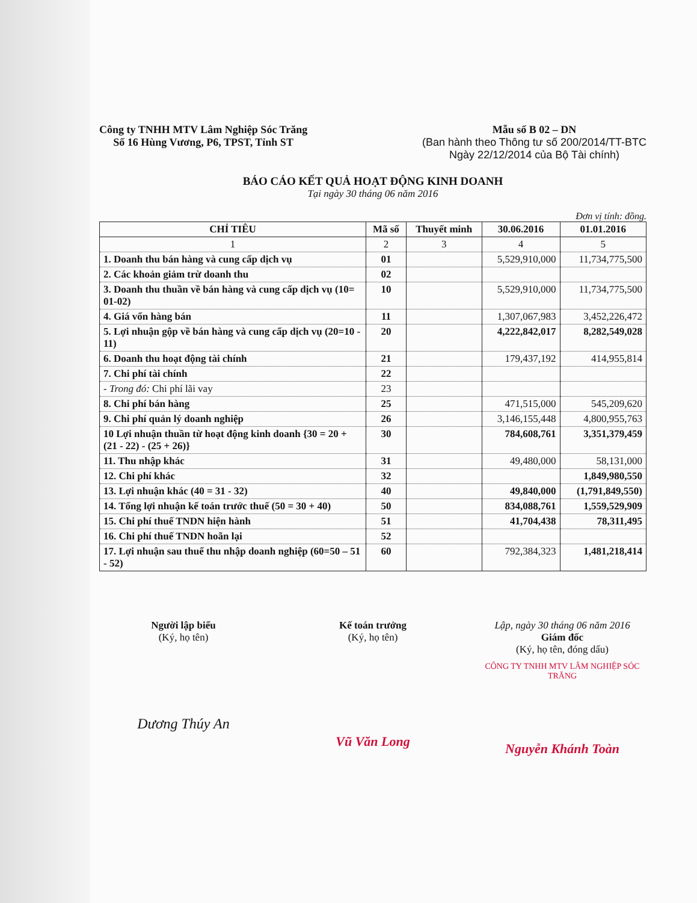Công ty TNHH MTV Lâm Nghiệp Sóc Trăng
Số 16 Hùng Vương, P6, TPST, Tỉnh ST
Mẫu số B 02 – DN
(Ban hành theo Thông tư số 200/2014/TT-BTC
Ngày 22/12/2014 của Bộ Tài chính)
BÁO CÁO KẾT QUẢ HOẠT ĐỘNG KINH DOANH
Tại ngày 30 tháng 06 năm 2016
Đơn vị tính: đồng.
| CHỈ TIÊU | Mã số | Thuyết minh | 30.06.2016 | 01.01.2016 |
| --- | --- | --- | --- | --- |
| 1 | 2 | 3 | 4 | 5 |
| 1. Doanh thu bán hàng và cung cấp dịch vụ | 01 | | 5,529,910,000 | 11,734,775,500 |
| 2. Các khoản giảm trừ doanh thu | 02 | | | |
| 3. Doanh thu thuần về bán hàng và cung cấp dịch vụ (10= 01-02) | 10 | | 5,529,910,000 | 11,734,775,500 |
| 4. Giá vốn hàng bán | 11 | | 1,307,067,983 | 3,452,226,472 |
| 5. Lợi nhuận gộp về bán hàng và cung cấp dịch vụ (20=10 - 11) | 20 | | 4,222,842,017 | 8,282,549,028 |
| 6. Doanh thu hoạt động tài chính | 21 | | 179,437,192 | 414,955,814 |
| 7. Chi phí tài chính | 22 | | | |
| - Trong đó: Chi phí lãi vay | 23 | | | |
| 8. Chi phí bán hàng | 25 | | 471,515,000 | 545,209,620 |
| 9. Chi phí quản lý doanh nghiệp | 26 | | 3,146,155,448 | 4,800,955,763 |
| 10 Lợi nhuận thuần từ hoạt động kinh doanh {30 = 20 + (21 - 22) - (25 + 26)} | 30 | | 784,608,761 | 3,351,379,459 |
| 11. Thu nhập khác | 31 | | 49,480,000 | 58,131,000 |
| 12. Chi phí khác | 32 | | | 1,849,980,550 |
| 13. Lợi nhuận khác (40 = 31 - 32) | 40 | | 49,840,000 | (1,791,849,550) |
| 14. Tổng lợi nhuận kế toán trước thuế (50 = 30 + 40) | 50 | | 834,088,761 | 1,559,529,909 |
| 15. Chi phí thuế TNDN hiện hành | 51 | | 41,704,438 | 78,311,495 |
| 16. Chi phí thuế TNDN hoãn lại | 52 | | | |
| 17. Lợi nhuận sau thuế thu nhập doanh nghiệp (60=50 – 51 - 52) | 60 | | 792,384,323 | 1,481,218,414 |
Người lập biểu
(Ký, họ tên)
Dương Thúy An
Kế toán trưởng
(Ký, họ tên)
Vũ Văn Long
Lập, ngày 30 tháng 06 năm 2016
Giám đốc
(Ký, họ tên, đóng dấu)
CÔNG TY TNHH MTV LÂM NGHIỆP SÓC TRĂNG
Nguyễn Khánh Toàn